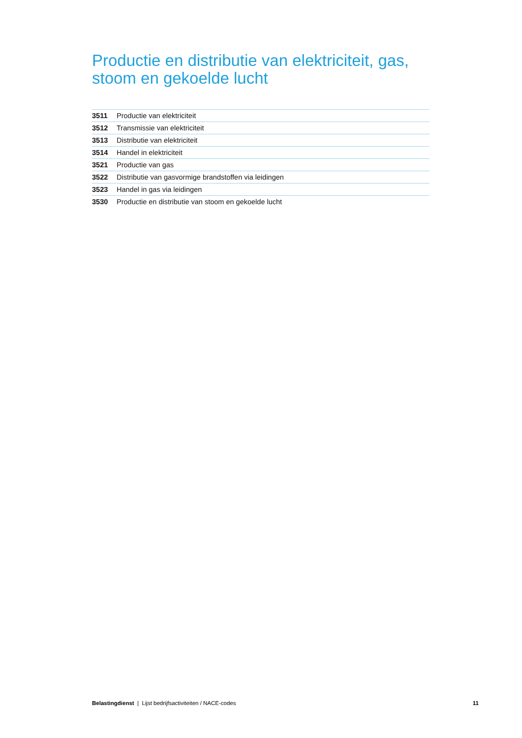Productie en distributie van elektriciteit, gas, stoom en gekoelde lucht
| 3511 | Productie van elektriciteit |
| 3512 | Transmissie van elektriciteit |
| 3513 | Distributie van elektriciteit |
| 3514 | Handel in elektriciteit |
| 3521 | Productie van gas |
| 3522 | Distributie van gasvormige brandstoffen via leidingen |
| 3523 | Handel in gas via leidingen |
| 3530 | Productie en distributie van stoom en gekoelde lucht |
Belastingdienst | Lijst bedrijfsactiviteiten / NACE-codes 11